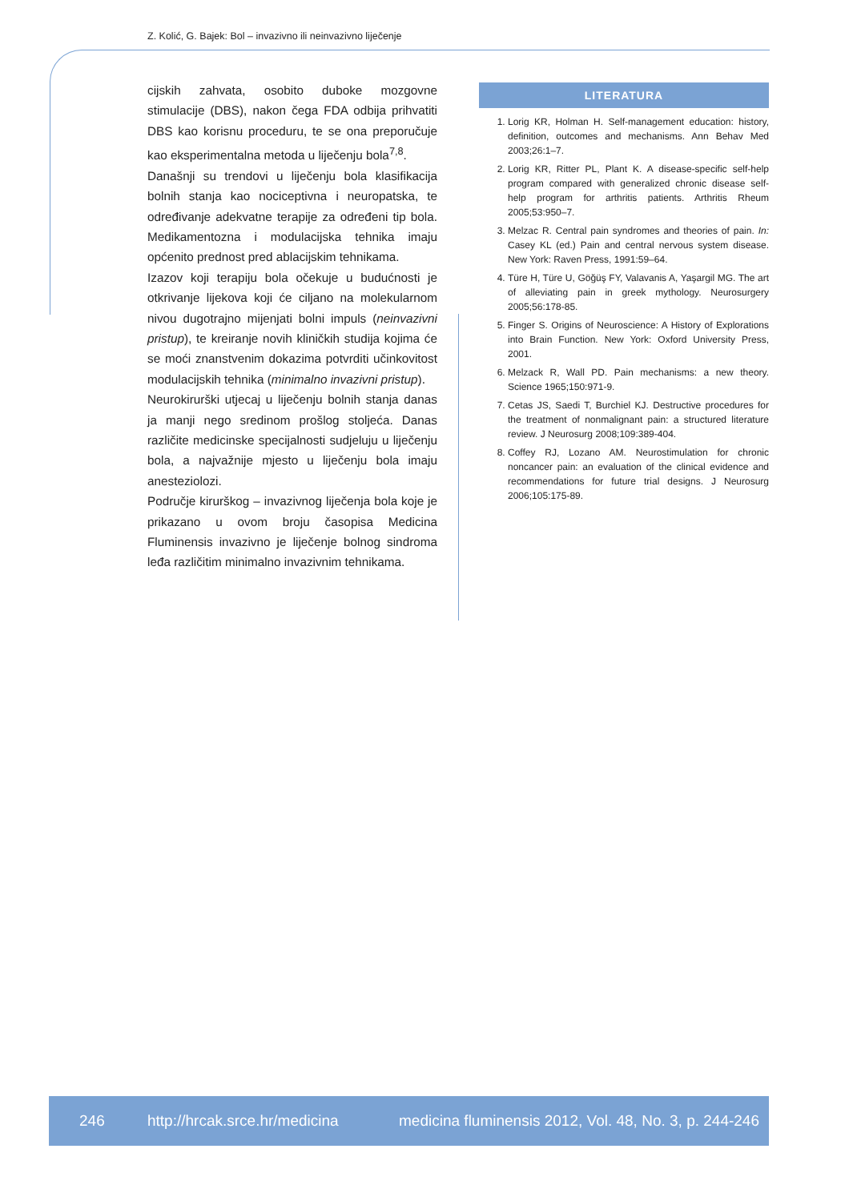Z. Kolić, G. Bajek: Bol – invazivno ili neinvazivno liječenje
cijskih zahvata, osobito duboke mozgovne stimulacije (DBS), nakon čega FDA odbija prihvatiti DBS kao korisnu proceduru, te se ona preporučuje kao eksperimentalna metoda u liječenju bola<sup>7,8</sup>.
Današnji su trendovi u liječenju bola klasifikacija bolnih stanja kao nociceptivna i neuropatska, te određivanje adekvatne terapije za određeni tip bola. Medikamentozna i modulacijska tehnika imaju općenito prednost pred ablacijskim tehnikama.
Izazov koji terapiju bola očekuje u budućnosti je otkrivanje lijekova koji će ciljano na molekularnom nivou dugotrajno mijenjati bolni impuls (neinvazivni pristup), te kreiranje novih kliničkih studija kojima će se moći znanstvenim dokazima potvrditi učinkovitost modulacijskih tehnika (minimalno invazivni pristup).
Neurokirurški utjecaj u liječenju bolnih stanja danas ja manji nego sredinom prošlog stoljeća. Danas različite medicinske specijalnosti sudjeluju u liječenju bola, a najvažnije mjesto u liječenju bola imaju anesteziolozi.
Područje kirurškog – invazivnog liječenja bola koje je prikazano u ovom broju časopisa Medicina Fluminensis invazivno je liječenje bolnog sindroma leđa različitim minimalno invazivnim tehnikama.
LITERATURA
1. Lorig KR, Holman H. Self-management education: history, definition, outcomes and mechanisms. Ann Behav Med 2003;26:1–7.
2. Lorig KR, Ritter PL, Plant K. A disease-specific self-help program compared with generalized chronic disease self-help program for arthritis patients. Arthritis Rheum 2005;53:950–7.
3. Melzac R. Central pain syndromes and theories of pain. In: Casey KL (ed.) Pain and central nervous system disease. New York: Raven Press, 1991:59–64.
4. Türe H, Türe U, Göğüş FY, Valavanis A, Yaşargil MG. The art of alleviating pain in greek mythology. Neurosurgery 2005;56:178-85.
5. Finger S. Origins of Neuroscience: A History of Explorations into Brain Function. New York: Oxford University Press, 2001.
6. Melzack R, Wall PD. Pain mechanisms: a new theory. Science 1965;150:971-9.
7. Cetas JS, Saedi T, Burchiel KJ. Destructive procedures for the treatment of nonmalignant pain: a structured literature review. J Neurosurg 2008;109:389-404.
8. Coffey RJ, Lozano AM. Neurostimulation for chronic noncancer pain: an evaluation of the clinical evidence and recommendations for future trial designs. J Neurosurg 2006;105:175-89.
246 http://hrcak.srce.hr/medicina medicina fluminensis 2012, Vol. 48, No. 3, p. 244-246